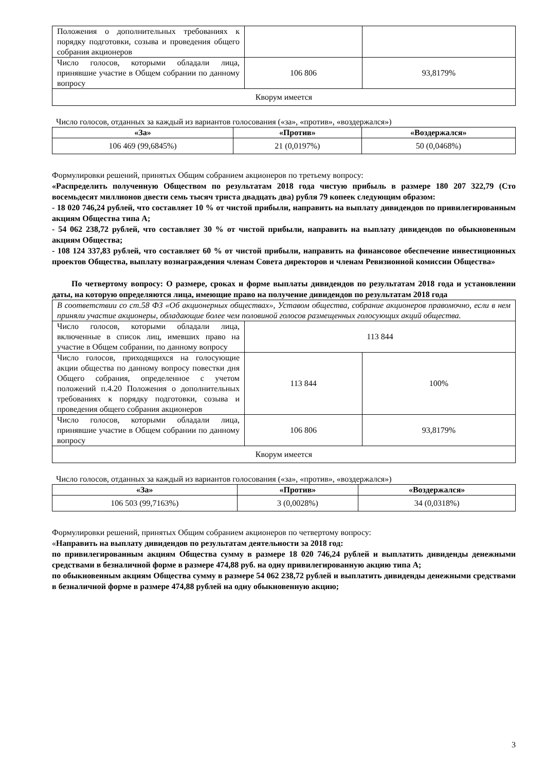| Положения о дополнительных требованиях к порядку подготовки, созыва и проведения общего собрания акционеров | | |
| Число голосов, которыми обладали лица, принявшие участие в Общем собрании по данному вопросу | 106 806 | 93,8179% |
| Кворум имеется | | |
Число голосов, отданных за каждый из вариантов голосования («за», «против», «воздержался»)
| «За» | «Против» | «Воздержался» |
| --- | --- | --- |
| 106 469 (99,6845%) | 21 (0,0197%) | 50 (0,0468%) |
Формулировки решений, принятых Общим собранием акционеров по третьему вопросу:
«Распределить полученную Обществом по результатам 2018 года чистую прибыль в размере 180 207 322,79 (Сто восемьдесят миллионов двести семь тысяч триста двадцать два) рубля 79 копеек следующим образом:
- 18 020 746,24 рублей, что составляет 10 % от чистой прибыли, направить на выплату дивидендов по привилегированным акциям Общества типа А;
- 54 062 238,72 рублей, что составляет 30 % от чистой прибыли, направить на выплату дивидендов по обыкновенным акциям Общества;
- 108 124 337,83 рублей, что составляет 60 % от чистой прибыли, направить на финансовое обеспечение инвестиционных проектов Общества, выплату вознаграждения членам Совета директоров и членам Ревизионной комиссии Общества»
По четвертому вопросу: О размере, сроках и форме выплаты дивидендов по результатам 2018 года и установлении даты, на которую определяются лица, имеющие право на получение дивидендов по результатам 2018 года
| В соответствии со ст.58 ФЗ «Об акционерных обществах», Уставом общества, собрание акционеров правомочно, если в нем приняли участие акционеры, обладающие более чем половиной голосов размещенных голосующих акций общества. | | |
| Число голосов, которыми обладали лица, включенные в список лиц, имевших право на участие в Общем собрании, по данному вопросу | 113 844 | |
| Число голосов, приходящихся на голосующие акции общества по данному вопросу повестки дня Общего собрания, определенное с учетом положений п.4.20 Положения о дополнительных требованиях к порядку подготовки, созыва и проведения общего собрания акционеров | 113 844 | 100% |
| Число голосов, которыми обладали лица, принявшие участие в Общем собрании по данному вопросу | 106 806 | 93,8179% |
| Кворум имеется | | |
Число голосов, отданных за каждый из вариантов голосования («за», «против», «воздержался»)
| «За» | «Против» | «Воздержался» |
| --- | --- | --- |
| 106 503 (99,7163%) | 3 (0,0028%) | 34 (0,0318%) |
Формулировки решений, принятых Общим собранием акционеров по четвертому вопросу:
«Направить на выплату дивидендов по результатам деятельности за 2018 год:
по привилегированным акциям Общества сумму в размере 18 020 746,24 рублей и выплатить дивиденды денежными средствами в безналичной форме в размере 474,88 руб. на одну привилегированную акцию типа А;
по обыкновенным акциям Общества сумму в размере 54 062 238,72 рублей и выплатить дивиденды денежными средствами в безналичной форме в размере 474,88 рублей на одну обыкновенную акцию;
3